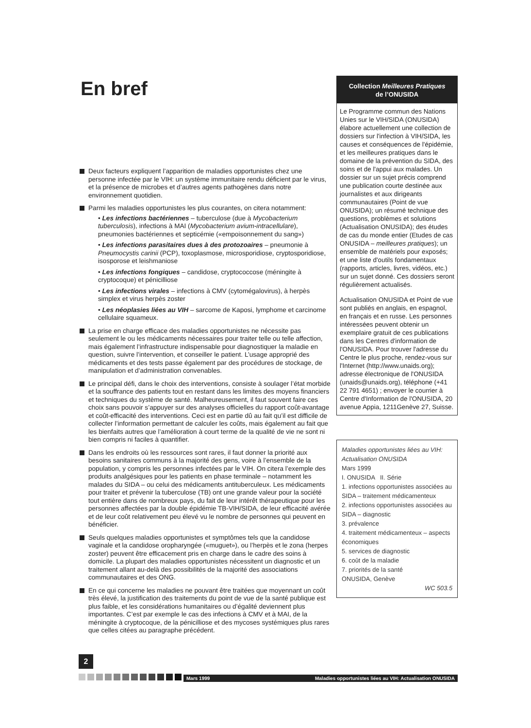En bref
Deux facteurs expliquent l’apparition de maladies opportunistes chez une personne infectée par le VIH: un système immunitaire rendu déficient par le virus, et la présence de microbes et d’autres agents pathogènes dans notre environnement quotidien.
Parmi les maladies opportunistes les plus courantes, on citera notamment:
• Les infections bactériennes – tuberculose (due à Mycobacterium tuberculosis), infections à MAI (Mycobacterium avium-intracellulare), pneumonies bactériennes et septicémie («empoisonnement du sang»)
• Les infections parasitaires dues à des protozoaires – pneumonie à Pneumocystis carinii (PCP), toxoplasmose, microsporidiose, cryptosporidiose, isosporose et leishmaniose
• Les infections fongiques – candidose, cryptococcose (méningite à cryptocoque) et pénicilliose
• Les infections virales – infections à CMV (cytomégalovirus), à herpès simplex et virus herpès zoster
• Les néoplasies liées au VIH – sarcome de Kaposi, lymphome et carcinome cellulaire squameux.
La prise en charge efficace des maladies opportunistes ne nécessite pas seulement le ou les médicaments nécessaires pour traiter telle ou telle affection, mais également l’infrastructure indispensable pour diagnostiquer la maladie en question, suivre l’intervention, et conseiller le patient. L’usage approprié des médicaments et des tests passe également par des procédures de stockage, de manipulation et d’administration convenables.
Le principal défi, dans le choix des interventions, consiste à soulager l’état morbide et la souffrance des patients tout en restant dans les limites des moyens financiers et techniques du système de santé. Malheureusement, il faut souvent faire ces choix sans pouvoir s’appuyer sur des analyses officielles du rapport coût-avantage et coût-efficacité des interventions. Ceci est en partie dû au fait qu’il est difficile de collecter l’information permettant de calculer les coûts, mais également au fait que les bienfaits autres que l’amélioration à court terme de la qualité de vie ne sont ni bien compris ni faciles à quantifier.
Dans les endroits où les ressources sont rares, il faut donner la priorité aux besoins sanitaires communs à la majorité des gens, voire à l’ensemble de la population, y compris les personnes infectées par le VIH. On citera l’exemple des produits analgésiques pour les patients en phase terminale – notamment les malades du SIDA – ou celui des médicaments antituberculeux. Les médicaments pour traiter et prévenir la tuberculose (TB) ont une grande valeur pour la société tout entière dans de nombreux pays, du fait de leur intérêt thérapeutique pour les personnes affectées par la double épidémie TB-VIH/SIDA, de leur efficacité avérée et de leur coût relativement peu élevé vu le nombre de personnes qui peuvent en bénéficier.
Seuls quelques maladies opportunistes et symptômes tels que la candidose vaginale et la candidose oropharyngée («muguet»), ou l’herpès et le zona (herpes zoster) peuvent être efficacement pris en charge dans le cadre des soins à domicile. La plupart des maladies opportunistes nécessitent un diagnostic et un traitement allant au-delà des possibilités de la majorité des associations communautaires et des ONG.
En ce qui concerne les maladies ne pouvant être traitées que moyennant un coût très élevé, la justification des traitements du point de vue de la santé publique est plus faible, et les considérations humanitaires ou d’égalité deviennent plus importantes. C’est par exemple le cas des infections à CMV et à MAI, de la méningite à cryptocoque, de la pénicilliose et des mycoses systémiques plus rares que celles citées au paragraphe précédent.
Collection Meilleures Pratiques
de l’ONUSIDA
Le Programme commun des Nations Unies sur le VIH/SIDA (ONUSIDA) élabore actuellement une collection de dossiers sur l'infection à VIH/SIDA, les causes et conséquences de l'épidémie, et les meilleures pratiques dans le domaine de la prévention du SIDA, des soins et de l'appui aux malades. Un dossier sur un sujet précis comprend une publication courte destinée aux journalistes et aux dirigeants communautaires (Point de vue ONUSIDA); un résumé technique des questions, problèmes et solutions (Actualisation ONUSIDA); des études de cas du monde entier (Etudes de cas ONUSIDA – meilleures pratiques); un ensemble de matériels pour exposés; et une liste d'outils fondamentaux (rapports, articles, livres, vidéos, etc.) sur un sujet donné. Ces dossiers seront régulièrement actualisés.
Actualisation ONUSIDA et Point de vue sont publiés en anglais, en espagnol, en français et en russe. Les personnes intéressées peuvent obtenir un exemplaire gratuit de ces publications dans les Centres d'information de l'ONUSIDA. Pour trouver l'adresse du Centre le plus proche, rendez-vous sur l'Internet (http://www.unaids.org); adresse électronique de l'ONUSIDA (unaids@unaids.org), téléphone (+41 22 791 4651) ; envoyer le courrier à Centre d'Information de l'ONUSIDA, 20 avenue Appia, 1211Genève 27, Suisse.
Maladies opportunistes liées au VIH: Actualisation ONUSIDA
Mars 1999
I. ONUSIDA II. Série
1. infections opportunistes associées au SIDA – traitement médicamenteux
2. infections opportunistes associées au SIDA – diagnostic
3. prévalence
4. traitement médicamenteux – aspects économiques
5. services de diagnostic
6. coût de la maladie
7. priorités de la santé
ONUSIDA, Genève
WC 503.5
2
Mars 1999 Maladies opportunistes liées au VIH: Actualisation ONUSIDA